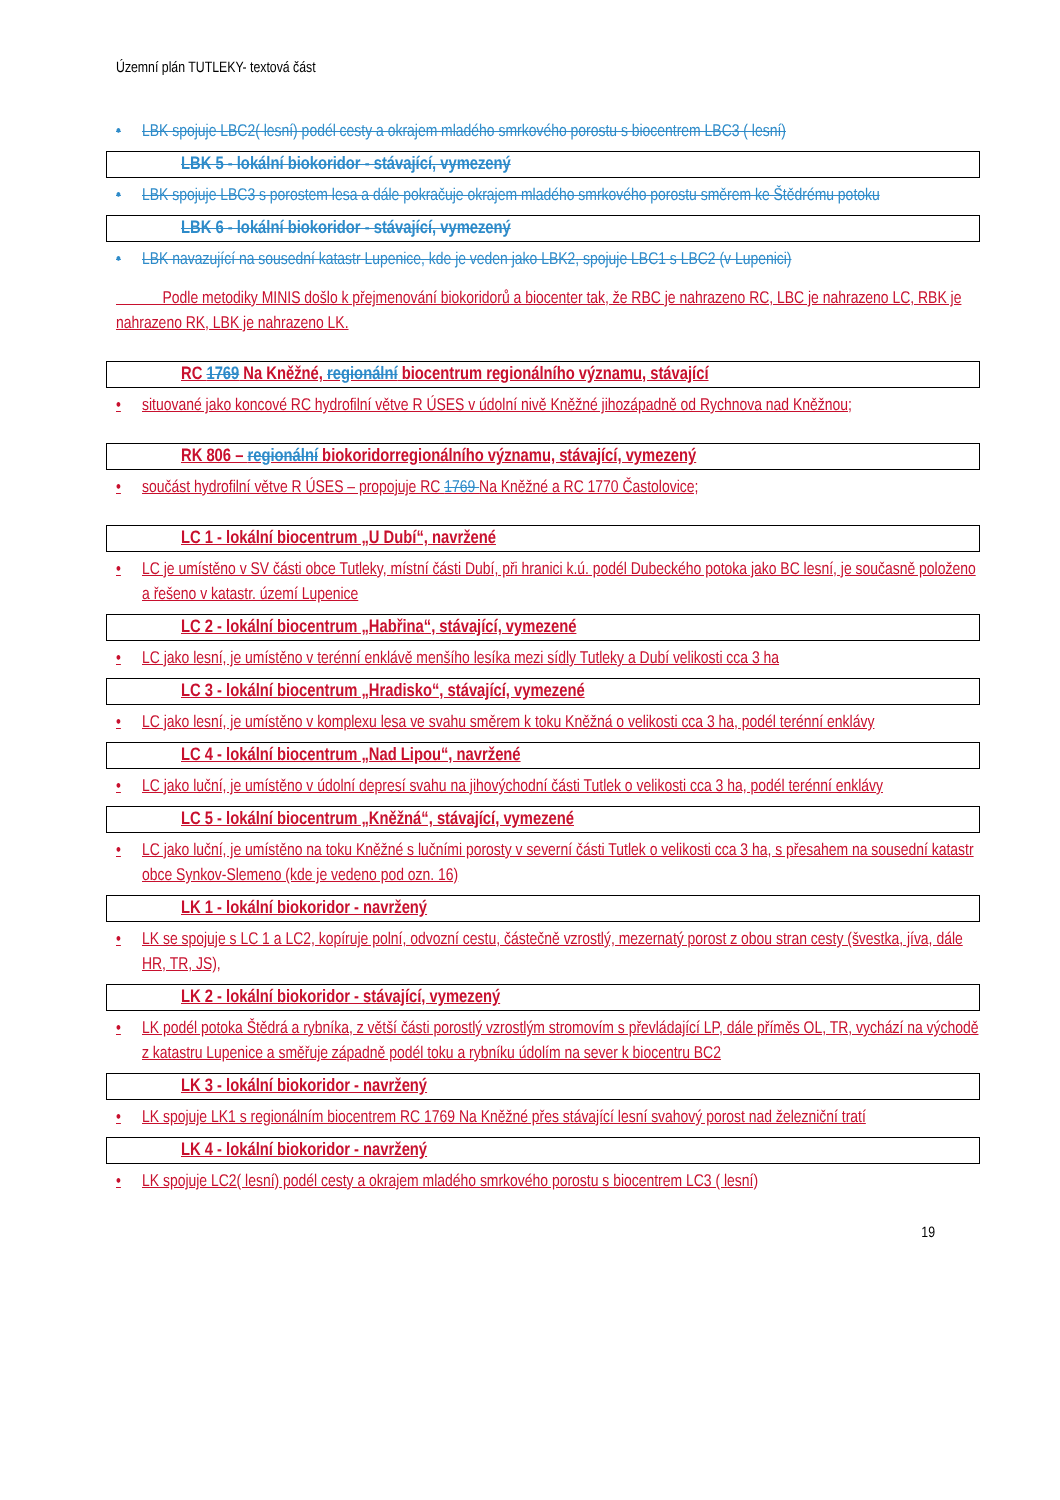Územní plán TUTLEKY- textová část
• LBK spojuje LBC2( lesní) podél cesty a okrajem mladého smrkového porostu s biocentrem LBC3 ( lesní)
LBK 5 - lokální biokoridor - stávající, vymezený
• LBK spojuje LBC3 s porostem lesa a dále pokračuje okrajem mladého smrkového porostu směrem ke Štědrému potoku
LBK 6 - lokální biokoridor - stávající, vymezený
• LBK navazující na sousední katastr Lupenice, kde je veden jako LBK2, spojuje LBC1 s LBC2 (v Lupenici)
Podle metodiky MINIS došlo k přejmenování biokoridorů a biocenter tak, že RBC je nahrazeno RC, LBC je nahrazeno LC, RBK je nahrazeno RK, LBK je nahrazeno LK.
RC 1769 Na Kněžné, regionální biocentrum regionálního významu, stávající
• situované jako koncové RC hydrofilní větve R ÚSES v údolní nivě Kněžné jihozápadně od Rychnova nad Kněžnou;
RK 806 – regionální biokoridorregionálního významu, stávající, vymezený
• součást hydrofilní větve R ÚSES – propojuje RC 1769 Na Kněžné a RC 1770 Častolovice;
LC 1 - lokální biocentrum „U Dubí“, navržené
• LC je umístěno v SV části obce Tutleky, místní části Dubí, při hranici k.ú. podél Dubeckého potoka jako BC lesní, je současně položeno a řešeno v katastr. území Lupenice
LC 2 - lokální biocentrum „Habřina“, stávající, vymezené
• LC jako lesní, je umístěno v terénní enklávě menšího lesíka mezi sídly Tutleky a Dubí velikosti cca 3 ha
LC 3 - lokální biocentrum „Hradisko“, stávající, vymezené
• LC jako lesní, je umístěno v komplexu lesa ve svahu směrem k toku Kněžná o velikosti cca 3 ha, podél terénní enklávy
LC 4 - lokální biocentrum „Nad Lipou“, navržené
• LC jako luční, je umístěno v údolní depresí svahu na jihovýchodní části Tutlek o velikosti cca 3 ha, podél terénní enklávy
LC 5 - lokální biocentrum „Kněžná“, stávající, vymezené
• LC jako luční, je umístěno na toku Kněžné s lučními porosty v severní části Tutlek o velikosti cca 3 ha, s přesahem na sousední katastr obce Synkov-Slemeno (kde je vedeno pod ozn. 16)
LK 1 - lokální biokoridor - navržený
• LK se spojuje s LC 1 a LC2, kopíruje polní, odvozní cestu, částečně vzrostlý, mezernatý porost z obou stran cesty (švestka, jíva, dále HR, TR, JS),
LK 2 - lokální biokoridor - stávající, vymezený
• LK podél potoka Štědrá a rybníka, z větší části porostlý vzrostlým stromovím s převládající LP, dále příměs OL, TR, vychází na východě z katastru Lupenice a směřuje západně podél toku a rybníku údolím na sever k biocentru BC2
LK 3 - lokální biokoridor - navržený
• LK spojuje LK1 s regionálním biocentrem RC 1769 Na Kněžné přes stávající lesní svahový porost nad železniční tratí
LK 4 - lokální biokoridor - navržený
• LK spojuje LC2( lesní) podél cesty a okrajem mladého smrkového porostu s biocentrem LC3 ( lesní)
19